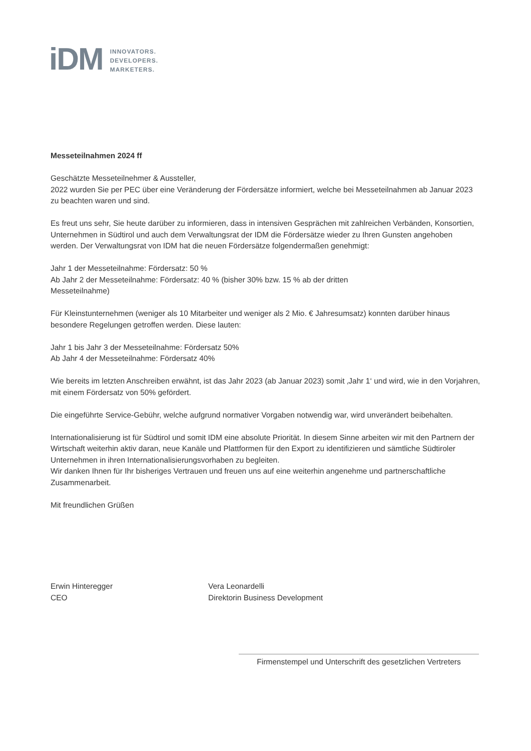iDM
INNOVATORS.
DEVELOPERS.
MARKETERS.
Messeteilnahmen 2024 ff
Geschätzte Messeteilnehmer & Aussteller,
2022 wurden Sie per PEC über eine Veränderung der Fördersätze informiert, welche bei Messeteilnahmen ab Januar 2023 zu beachten waren und sind.
Es freut uns sehr, Sie heute darüber zu informieren, dass in intensiven Gesprächen mit zahlreichen Verbänden, Konsortien, Unternehmen in Südtirol und auch dem Verwaltungsrat der IDM die Fördersätze wieder zu Ihren Gunsten angehoben werden. Der Verwaltungsrat von IDM hat die neuen Fördersätze folgendermaßen genehmigt:
Jahr 1 der Messeteilnahme: Fördersatz: 50 %
Ab Jahr 2 der Messeteilnahme: Fördersatz: 40 % (bisher 30% bzw. 15 % ab der dritten
Messeteilnahme)
Für Kleinstunternehmen (weniger als 10 Mitarbeiter und weniger als 2 Mio. € Jahresumsatz) konnten darüber hinaus besondere Regelungen getroffen werden. Diese lauten:
Jahr 1 bis Jahr 3 der Messeteilnahme: Fördersatz 50%
Ab Jahr 4 der Messeteilnahme: Fördersatz 40%
Wie bereits im letzten Anschreiben erwähnt, ist das Jahr 2023 (ab Januar 2023) somit ‚Jahr 1‘ und wird, wie in den Vorjahren, mit einem Fördersatz von 50% gefördert.
Die eingeführte Service-Gebühr, welche aufgrund normativer Vorgaben notwendig war, wird unverändert beibehalten.
Internationalisierung ist für Südtirol und somit IDM eine absolute Priorität. In diesem Sinne arbeiten wir mit den Partnern der Wirtschaft weiterhin aktiv daran, neue Kanäle und Plattformen für den Export zu identifizieren und sämtliche Südtiroler Unternehmen in ihren Internationalisierungsvorhaben zu begleiten.
Wir danken Ihnen für Ihr bisheriges Vertrauen und freuen uns auf eine weiterhin angenehme und partnerschaftliche Zusammenarbeit.
Mit freundlichen Grüßen
Erwin Hinteregger
CEO
Vera Leonardelli
Direktorin Business Development
Firmenstempel und Unterschrift des gesetzlichen Vertreters